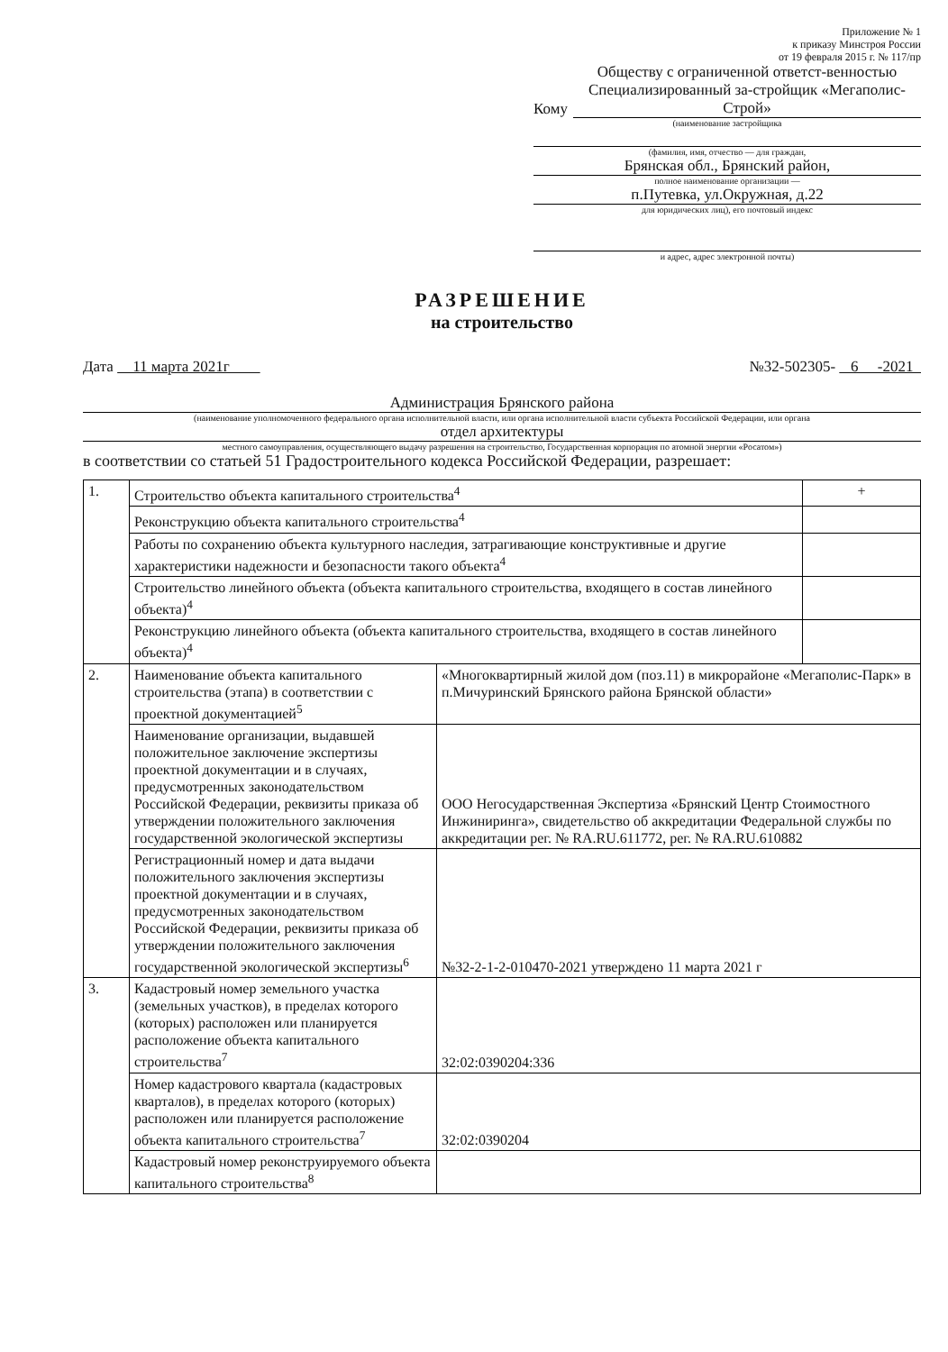Приложение № 1
к приказу Минстроя России
от 19 февраля 2015 г. № 117/пр
Кому Обществу с ограниченной ответст-венностью Специализированный за-стройщик «Мегаполис-Строй»
(наименование застройщика
(фамилия, имя, отчество — для граждан,
Брянская обл., Брянский район,
полное наименование организации —
п.Путевка, ул.Окружная, д.22
для юридических лиц), его почтовый индекс
и адрес, адрес электронной почты)
РАЗРЕШЕНИЕ
на строительство
Дата 11 марта 2021г №32-502305- 6 -2021
Администрация Брянского района
(наименование уполномоченного федерального органа исполнительной власти, или органа исполнительной власти субъекта Российской Федерации, или органа
отдел архитектуры
местного самоуправления, осуществляющего выдачу разрешения на строительство, Государственная корпорация по атомной энергии «Росатом»)
в соответствии со статьей 51 Градостроительного кодекса Российской Федерации, разрешает:
| 1. | Строительство объекта капитального строительства<sup>4</sup> | | + |
| | Реконструкцию объекта капитального строительства<sup>4</sup> | | |
| | Работы по сохранению объекта культурного наследия, затрагивающие конструктивные и другие характеристики надежности и безопасности такого объекта<sup>4</sup> | | |
| | Строительство линейного объекта (объекта капитального строительства, входящего в состав линейного объекта)<sup>4</sup> | | |
| | Реконструкцию линейного объекта (объекта капитального строительства, входящего в состав линейного объекта)<sup>4</sup> | | |
| 2. | Наименование объекта капитального строительства (этапа) в соответствии с проектной документацией<sup>5</sup> | «Многоквартирный жилой дом (поз.11) в микрорайоне «Мегаполис-Парк» в п.Мичуринский Брянского района Брянской области» | |
| | Наименование организации, выдавшей положительное заключение экспертизы проектной документации и в случаях, предусмотренных законодательством Российской Федерации, реквизиты приказа об утверждении положительного заключения государственной экологической экспертизы | ООО Негосударственная Экспертиза «Брянский Центр Стоимостного Инжиниринга», свидетельство об аккредитации Федеральной службы по аккредитации рег. № RA.RU.611772, рег. № RA.RU.610882 | |
| | Регистрационный номер и дата выдачи положительного заключения экспертизы проектной документации и в случаях, предусмотренных законодательством Российской Федерации, реквизиты приказа об утверждении положительного заключения государственной экологической экспертизы<sup>6</sup> | №32-2-1-2-010470-2021 утверждено 11 марта 2021 г | |
| 3. | Кадастровый номер земельного участка (земельных участков), в пределах которого (которых) расположен или планируется расположение объекта капитального строительства<sup>7</sup> | 32:02:0390204:336 | |
| | Номер кадастрового квартала (кадастровых кварталов), в пределах которого (которых) расположен или планируется расположение объекта капитального строительства<sup>7</sup> | 32:02:0390204 | |
| | Кадастровый номер реконструируемого объекта капитального строительства<sup>8</sup> | | |